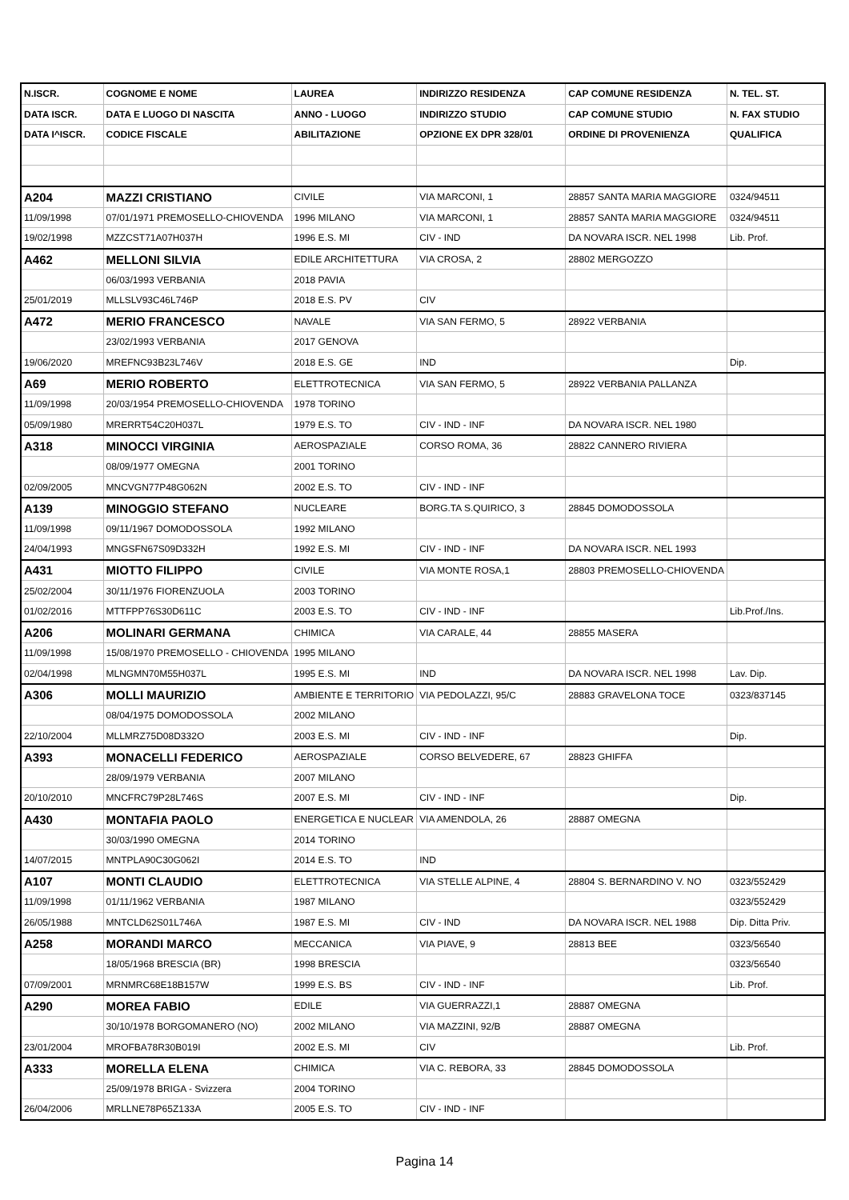| N.ISCR. | COGNOME E NOME | LAUREA | INDIRIZZO RESIDENZA | CAP COMUNE RESIDENZA | N. TEL. ST. |
| --- | --- | --- | --- | --- | --- |
| DATA ISCR. | DATA E LUOGO DI NASCITA | ANNO - LUOGO | INDIRIZZO STUDIO | CAP COMUNE STUDIO | N. FAX STUDIO |
| DATA I^ISCR. | CODICE FISCALE | ABILITAZIONE | OPZIONE EX DPR 328/01 | ORDINE DI PROVENIENZA | QUALIFICA |
| A204 | MAZZI CRISTIANO | CIVILE | VIA MARCONI, 1 | 28857 SANTA MARIA MAGGIORE | 0324/94511 |
| 11/09/1998 | 07/01/1971 PREMOSELLO-CHIOVENDA | 1996 MILANO | VIA MARCONI, 1 | 28857 SANTA MARIA MAGGIORE | 0324/94511 |
| 19/02/1998 | MZZCST71A07H037H | 1996 E.S. MI | CIV - IND | DA NOVARA ISCR. NEL 1998 | Lib. Prof. |
| A462 | MELLONI SILVIA | EDILE ARCHITETTURA | VIA CROSA, 2 | 28802 MERGOZZO | |
| | 06/03/1993 VERBANIA | 2018 PAVIA | | | |
| 25/01/2019 | MLLSLV93C46L746P | 2018 E.S. PV | CIV | | |
| A472 | MERIO FRANCESCO | NAVALE | VIA SAN FERMO, 5 | 28922 VERBANIA | |
| | 23/02/1993 VERBANIA | 2017 GENOVA | | | |
| 19/06/2020 | MREFNC93B23L746V | 2018 E.S. GE | IND | | Dip. |
| A69 | MERIO ROBERTO | ELETTROTECNICA | VIA SAN FERMO, 5 | 28922 VERBANIA PALLANZA | |
| 11/09/1998 | 20/03/1954 PREMOSELLO-CHIOVENDA | 1978 TORINO | | | |
| 05/09/1980 | MRERRT54C20H037L | 1979 E.S. TO | CIV - IND - INF | DA NOVARA ISCR. NEL 1980 | |
| A318 | MINOCCI VIRGINIA | AEROSPAZIALE | CORSO ROMA, 36 | 28822 CANNERO RIVIERA | |
| | 08/09/1977 OMEGNA | 2001 TORINO | | | |
| 02/09/2005 | MNCVGN77P48G062N | 2002 E.S. TO | CIV - IND - INF | | |
| A139 | MINOGGIO STEFANO | NUCLEARE | BORG.TA S.QUIRICO, 3 | 28845 DOMODOSSOLA | |
| 11/09/1998 | 09/11/1967 DOMODOSSOLA | 1992 MILANO | | | |
| 24/04/1993 | MNGSFN67S09D332H | 1992 E.S. MI | CIV - IND - INF | DA NOVARA ISCR. NEL 1993 | |
| A431 | MIOTTO FILIPPO | CIVILE | VIA MONTE ROSA,1 | 28803 PREMOSELLO-CHIOVENDA | |
| 25/02/2004 | 30/11/1976 FIORENZUOLA | 2003 TORINO | | | |
| 01/02/2016 | MTTFPP76S30D611C | 2003 E.S. TO | CIV - IND - INF | | Lib.Prof./Ins. |
| A206 | MOLINARI GERMANA | CHIMICA | VIA CARALE, 44 | 28855 MASERA | |
| 11/09/1998 | 15/08/1970 PREMOSELLO - CHIOVENDA | 1995 MILANO | | | |
| 02/04/1998 | MLNGMN70M55H037L | 1995 E.S. MI | IND | DA NOVARA ISCR. NEL 1998 | Lav. Dip. |
| A306 | MOLLI MAURIZIO | AMBIENTE E TERRITORIO | VIA PEDOLAZZI, 95/C | 28883 GRAVELONA TOCE | 0323/837145 |
| | 08/04/1975 DOMODOSSOLA | 2002 MILANO | | | |
| 22/10/2004 | MLLMRZ75D08D332O | 2003 E.S. MI | CIV - IND - INF | | Dip. |
| A393 | MONACELLI FEDERICO | AEROSPAZIALE | CORSO BELVEDERE, 67 | 28823 GHIFFA | |
| | 28/09/1979 VERBANIA | 2007 MILANO | | | |
| 20/10/2010 | MNCFRC79P28L746S | 2007 E.S. MI | CIV - IND - INF | | Dip. |
| A430 | MONTAFIA PAOLO | ENERGETICA E NUCLEAR | VIA AMENDOLA, 26 | 28887 OMEGNA | |
| | 30/03/1990 OMEGNA | 2014 TORINO | | | |
| 14/07/2015 | MNTPLA90C30G062I | 2014 E.S. TO | IND | | |
| A107 | MONTI CLAUDIO | ELETTROTECNICA | VIA STELLE ALPINE, 4 | 28804 S. BERNARDINO V. NO | 0323/552429 |
| 11/09/1998 | 01/11/1962 VERBANIA | 1987 MILANO | | | 0323/552429 |
| 26/05/1988 | MNTCLD62S01L746A | 1987 E.S. MI | CIV - IND | DA NOVARA ISCR. NEL 1988 | Dip. Ditta Priv. |
| A258 | MORANDI MARCO | MECCANICA | VIA PIAVE, 9 | 28813 BEE | 0323/56540 |
| | 18/05/1968 BRESCIA (BR) | 1998 BRESCIA | | | 0323/56540 |
| 07/09/2001 | MRNMRC68E18B157W | 1999 E.S. BS | CIV - IND - INF | | Lib. Prof. |
| A290 | MOREA FABIO | EDILE | VIA GUERRAZZI,1 | 28887 OMEGNA | |
| | 30/10/1978 BORGOMANERO (NO) | 2002 MILANO | VIA MAZZINI, 92/B | 28887 OMEGNA | |
| 23/01/2004 | MROFBA78R30B019I | 2002 E.S. MI | CIV | | Lib. Prof. |
| A333 | MORELLA ELENA | CHIMICA | VIA C. REBORA, 33 | 28845 DOMODOSSOLA | |
| | 25/09/1978 BRIGA - Svizzera | 2004 TORINO | | | |
| 26/04/2006 | MRLLNE78P65Z133A | 2005 E.S. TO | CIV - IND - INF | | |
Pagina 14